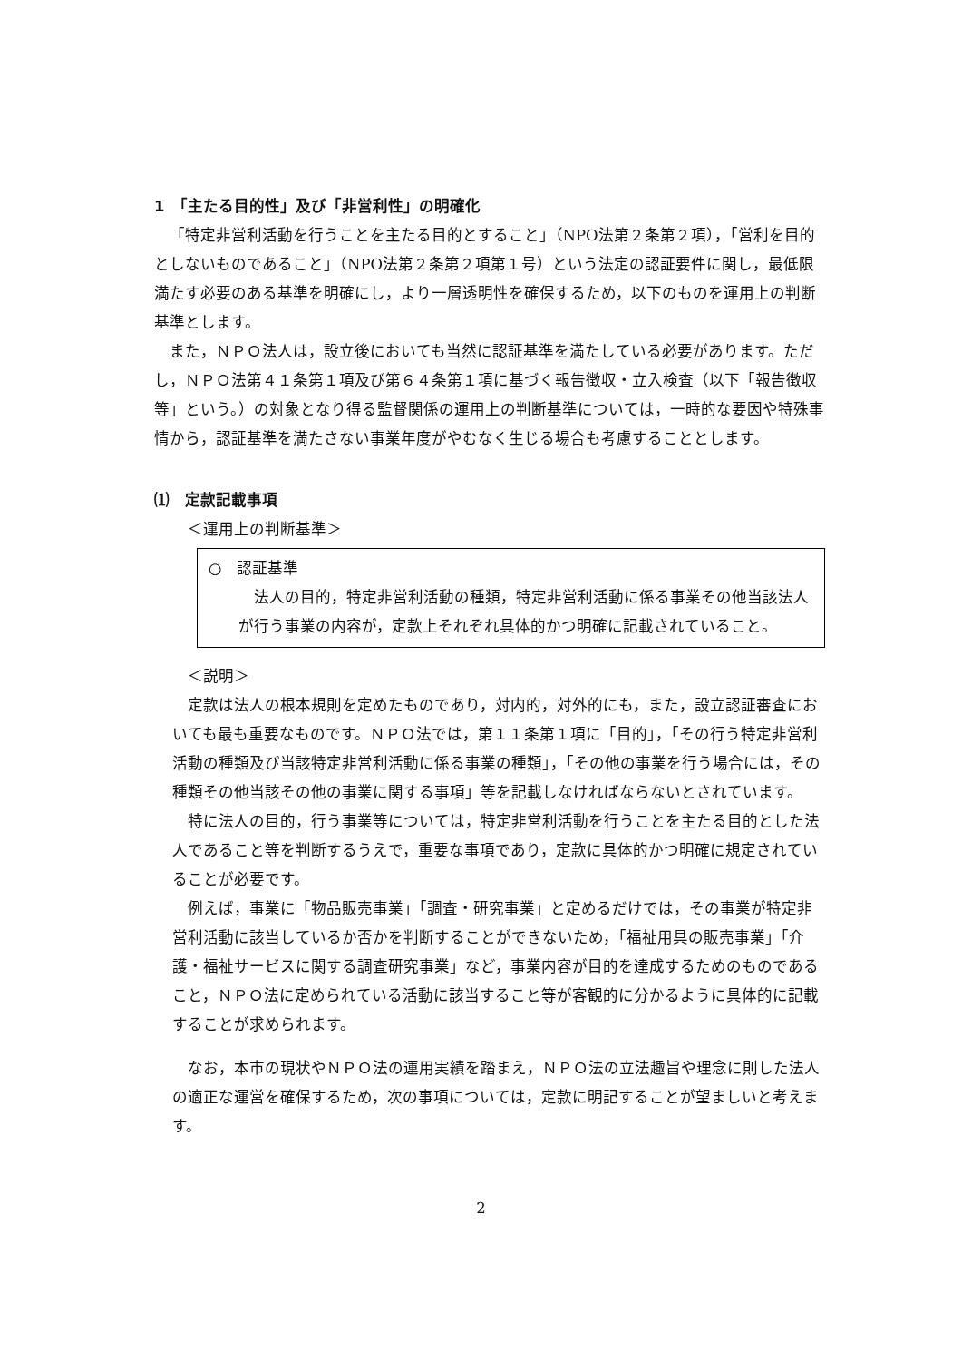1　「主たる目的性」及び「非営利性」の明確化
「特定非営利活動を行うことを主たる目的とすること」（NPO法第２条第２項），「営利を目的としないものであること」（NPO法第２条第２項第１号）という法定の認証要件に関し，最低限満たす必要のある基準を明確にし，より一層透明性を確保するため，以下のものを運用上の判断基準とします。
また，ＮＰＯ法人は，設立後においても当然に認証基準を満たしている必要があります。ただし，ＮＰＯ法第４１条第１項及び第６４条第１項に基づく報告徴収・立入検査（以下「報告徴収等」という。）の対象となり得る監督関係の運用上の判断基準については，一時的な要因や特殊事情から，認証基準を満たさない事業年度がやむなく生じる場合も考慮することとします。
⑴　定款記載事項
＜運用上の判断基準＞
○　認証基準
法人の目的，特定非営利活動の種類，特定非営利活動に係る事業その他当該法人が行う事業の内容が，定款上それぞれ具体的かつ明確に記載されていること。
＜説明＞
定款は法人の根本規則を定めたものであり，対内的，対外的にも，また，設立認証審査においても最も重要なものです。ＮＰＯ法では，第１１条第１項に「目的」，「その行う特定非営利活動の種類及び当該特定非営利活動に係る事業の種類」，「その他の事業を行う場合には，その種類その他当該その他の事業に関する事項」等を記載しなければならないとされています。
特に法人の目的，行う事業等については，特定非営利活動を行うことを主たる目的とした法人であること等を判断するうえで，重要な事項であり，定款に具体的かつ明確に規定されていることが必要です。
例えば，事業に「物品販売事業」「調査・研究事業」と定めるだけでは，その事業が特定非営利活動に該当しているか否かを判断することができないため，「福祉用具の販売事業」「介護・福祉サービスに関する調査研究事業」など，事業内容が目的を達成するためのものであること，ＮＰＯ法に定められている活動に該当すること等が客観的に分かるように具体的に記載することが求められます。
なお，本市の現状やＮＰＯ法の運用実績を踏まえ，ＮＰＯ法の立法趣旨や理念に則した法人の適正な運営を確保するため，次の事項については，定款に明記することが望ましいと考えます。
2